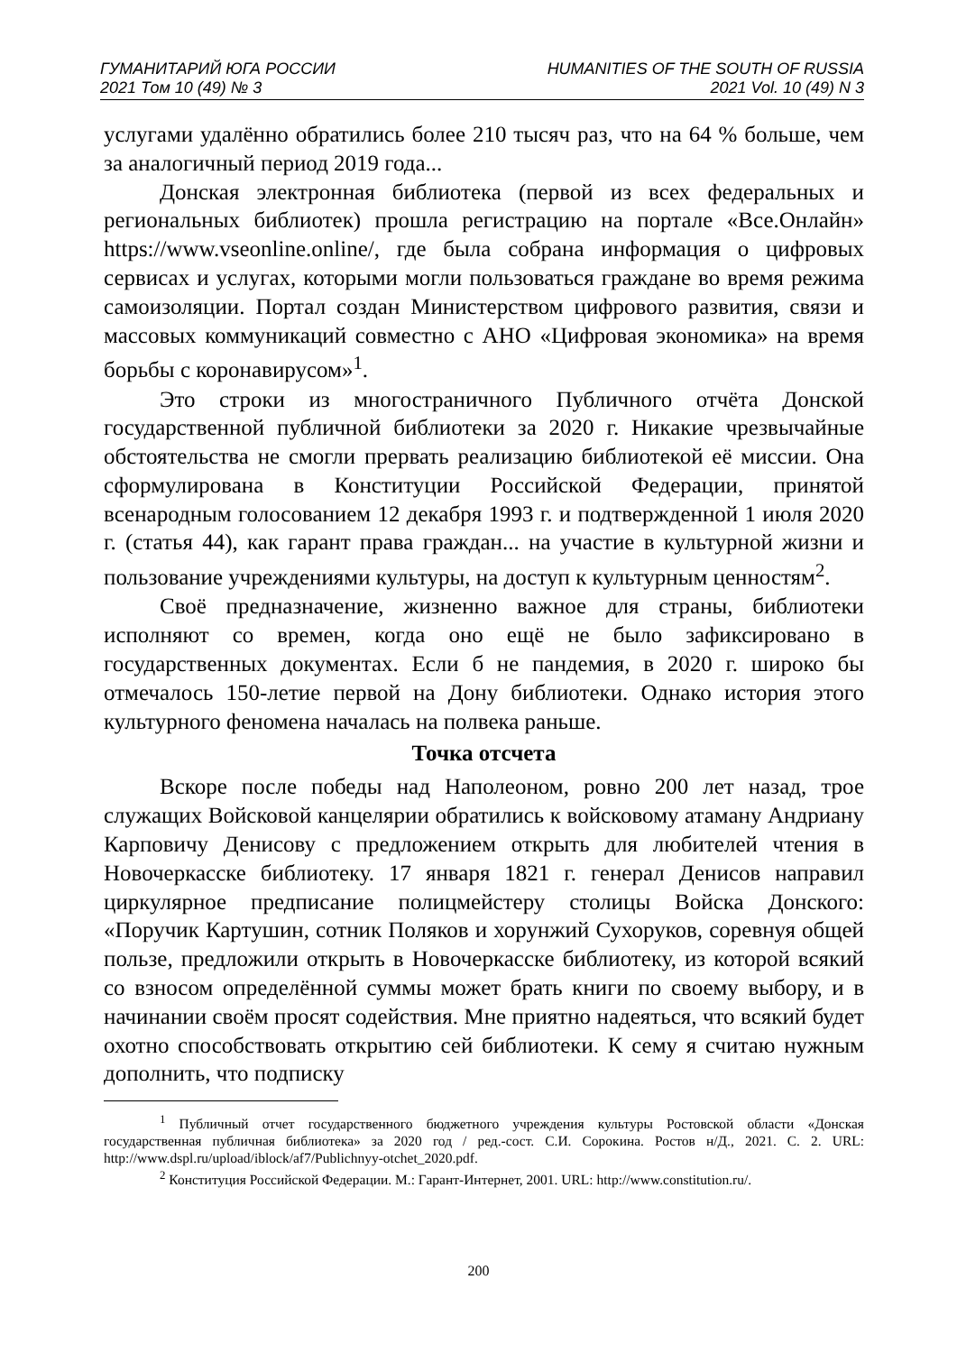ГУМАНИТАРИЙ ЮГА РОССИИ
2021 Том 10 (49) № 3
HUMANITIES OF THE SOUTH OF RUSSIA
2021 Vol. 10 (49) N 3
услугами удалённо обратились более 210 тысяч раз, что на 64 % больше, чем за аналогичный период 2019 года...
Донская электронная библиотека (первой из всех федеральных и региональных библиотек) прошла регистрацию на портале «Все.Онлайн» https://www.vseonline.online/, где была собрана информация о цифровых сервисах и услугах, которыми могли пользоваться граждане во время режима самоизоляции. Портал создан Министерством цифрового развития, связи и массовых коммуникаций совместно с АНО «Цифровая экономика» на время борьбы с коронавирусом»<sup>1</sup>.
Это строки из многостраничного Публичного отчёта Донской государственной публичной библиотеки за 2020 г. Никакие чрезвычайные обстоятельства не смогли прервать реализацию библиотекой её миссии. Она сформулирована в Конституции Российской Федерации, принятой всенародным голосованием 12 декабря 1993 г. и подтвержденной 1 июля 2020 г. (статья 44), как гарант права граждан... на участие в культурной жизни и пользование учреждениями культуры, на доступ к культурным ценностям<sup>2</sup>.
Своё предназначение, жизненно важное для страны, библиотеки исполняют со времен, когда оно ещё не было зафиксировано в государственных документах. Если б не пандемия, в 2020 г. широко бы отмечалось 150-летие первой на Дону библиотеки. Однако история этого культурного феномена началась на полвека раньше.
Точка отсчета
Вскоре после победы над Наполеоном, ровно 200 лет назад, трое служащих Войсковой канцелярии обратились к войсковому атаману Андриану Карповичу Денисову с предложением открыть для любителей чтения в Новочеркасске библиотеку. 17 января 1821 г. генерал Денисов направил циркулярное предписание полицмейстеру столицы Войска Донского: «Поручик Картушин, сотник Поляков и хорунжий Сухоруков, соревнуя общей пользе, предложили открыть в Новочеркасске библиотеку, из которой всякий со взносом определённой суммы может брать книги по своему выбору, и в начинании своём просят содействия. Мне приятно надеяться, что всякий будет охотно способствовать открытию сей библиотеки. К сему я считаю нужным дополнить, что подписку
<sup>1</sup> Публичный отчет государственного бюджетного учреждения культуры Ростовской области «Донская государственная публичная библиотека» за 2020 год / ред.-сост. С.И. Сорокина. Ростов н/Д., 2021. С. 2. URL: http://www.dspl.ru/upload/iblock/af7/Publichnyy-otchet_2020.pdf.
<sup>2</sup> Конституция Российской Федерации. М.: Гарант-Интернет, 2001. URL: http://www.constitution.ru/.
200